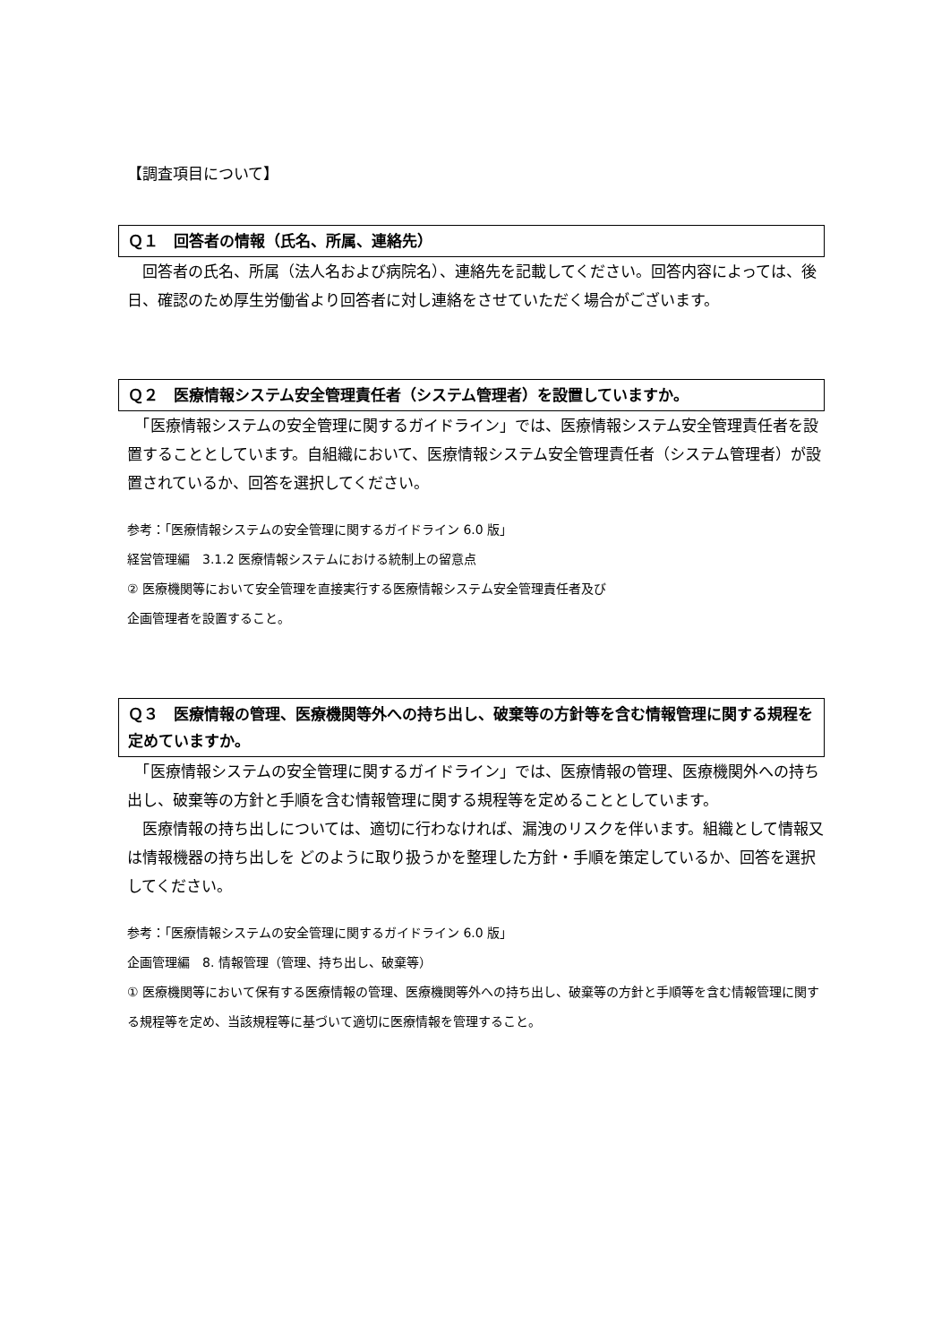【調査項目について】
Ｑ１　回答者の情報（氏名、所属、連絡先）
　回答者の氏名、所属（法人名および病院名）、連絡先を記載してください。回答内容によっては、後日、確認のため厚生労働省より回答者に対し連絡をさせていただく場合がございます。
Ｑ２　医療情報システム安全管理責任者（システム管理者）を設置していますか。
　「医療情報システムの安全管理に関するガイドライン」では、医療情報システム安全管理責任者を設置することとしています。自組織において、医療情報システム安全管理責任者（システム管理者）が設置されているか、回答を選択してください。
参考：「医療情報システムの安全管理に関するガイドライン 6.0 版」
経営管理編　3.1.2 医療情報システムにおける統制上の留意点
② 医療機関等において安全管理を直接実行する医療情報システム安全管理責任者及び
企画管理者を設置すること。
Ｑ３　医療情報の管理、医療機関等外への持ち出し、破棄等の方針等を含む情報管理に関する規程を定めていますか。
　「医療情報システムの安全管理に関するガイドライン」では、医療情報の管理、医療機関外への持ち出し、破棄等の方針と手順を含む情報管理に関する規程等を定めることとしています。
　医療情報の持ち出しについては、適切に行わなければ、漏洩のリスクを伴います。組織として情報又は情報機器の持ち出しを どのように取り扱うかを整理した方針・手順を策定しているか、回答を選択してください。
参考：「医療情報システムの安全管理に関するガイドライン 6.0 版」
企画管理編　8. 情報管理（管理、持ち出し、破棄等）
① 医療機関等において保有する医療情報の管理、医療機関等外への持ち出し、破棄等の方針と手順等を含む情報管理に関する規程等を定め、当該規程等に基づいて適切に医療情報を管理すること。